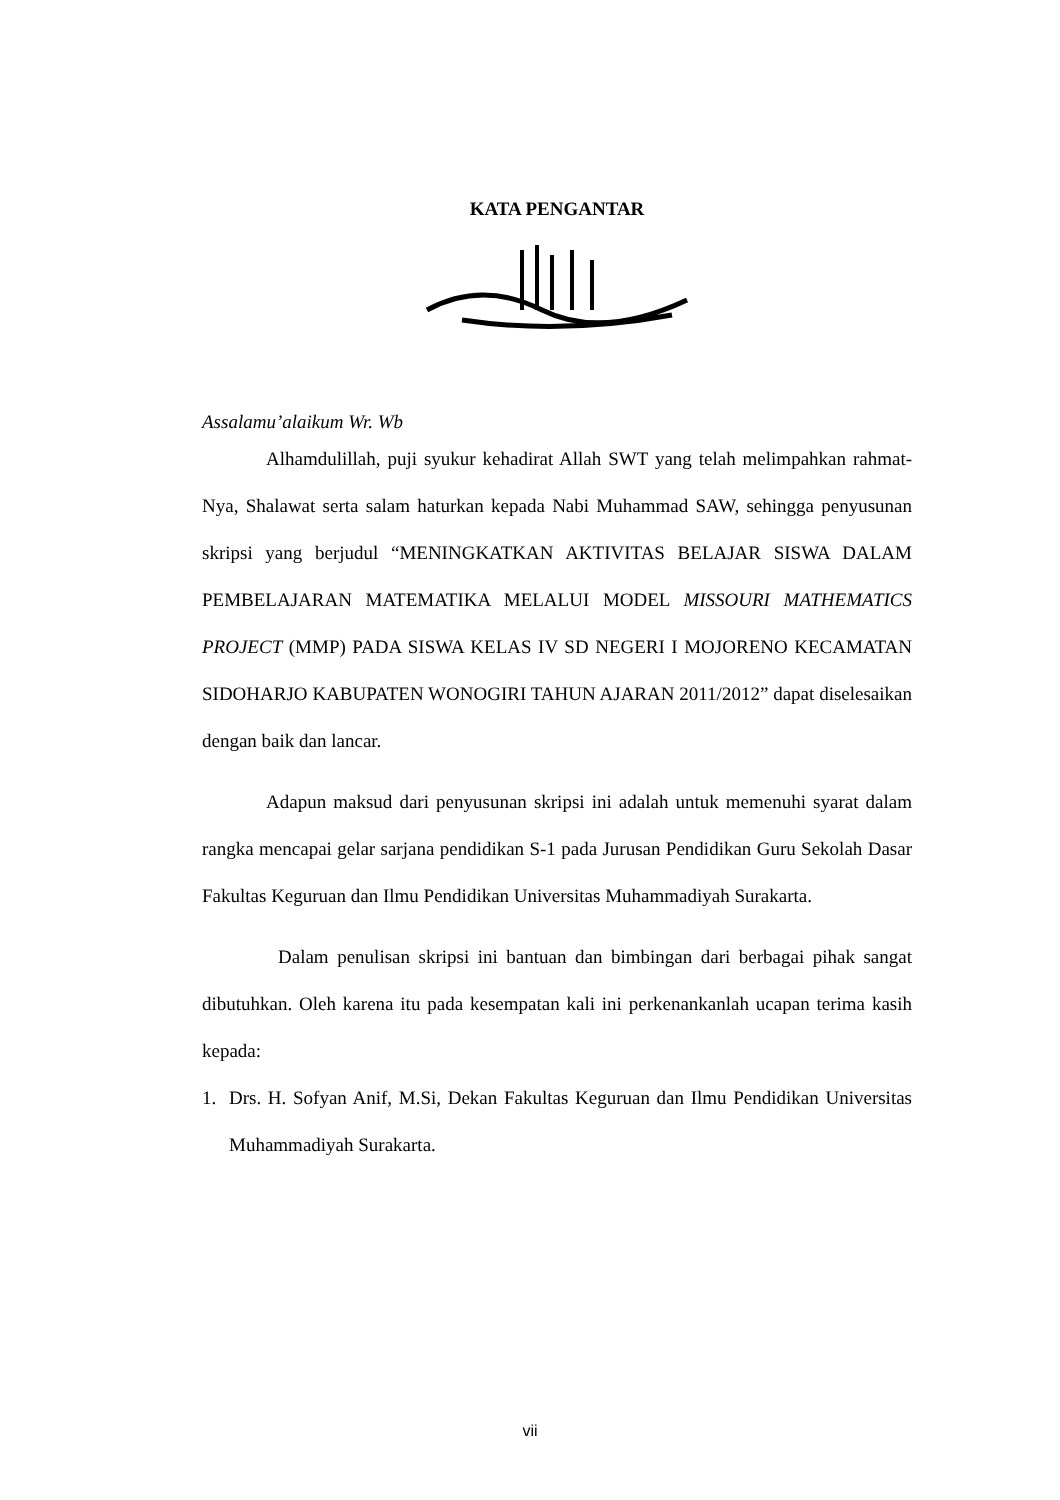KATA PENGANTAR
Assalamu’alaikum Wr. Wb
Alhamdulillah, puji syukur kehadirat Allah SWT yang telah melimpahkan rahmat-Nya, Shalawat serta salam haturkan kepada Nabi Muhammad SAW, sehingga penyusunan skripsi yang berjudul “MENINGKATKAN AKTIVITAS BELAJAR SISWA DALAM PEMBELAJARAN MATEMATIKA MELALUI MODEL MISSOURI MATHEMATICS PROJECT (MMP) PADA SISWA KELAS IV SD NEGERI I MOJORENO KECAMATAN SIDOHARJO KABUPATEN WONOGIRI TAHUN AJARAN 2011/2012” dapat diselesaikan dengan baik dan lancar.
Adapun maksud dari penyusunan skripsi ini adalah untuk memenuhi syarat dalam rangka mencapai gelar sarjana pendidikan S-1 pada Jurusan Pendidikan Guru Sekolah Dasar Fakultas Keguruan dan Ilmu Pendidikan Universitas Muhammadiyah Surakarta.
Dalam penulisan skripsi ini bantuan dan bimbingan dari berbagai pihak sangat dibutuhkan. Oleh karena itu pada kesempatan kali ini perkenankanlah ucapan terima kasih kepada:
1. Drs. H. Sofyan Anif, M.Si, Dekan Fakultas Keguruan dan Ilmu Pendidikan Universitas Muhammadiyah Surakarta.
vii